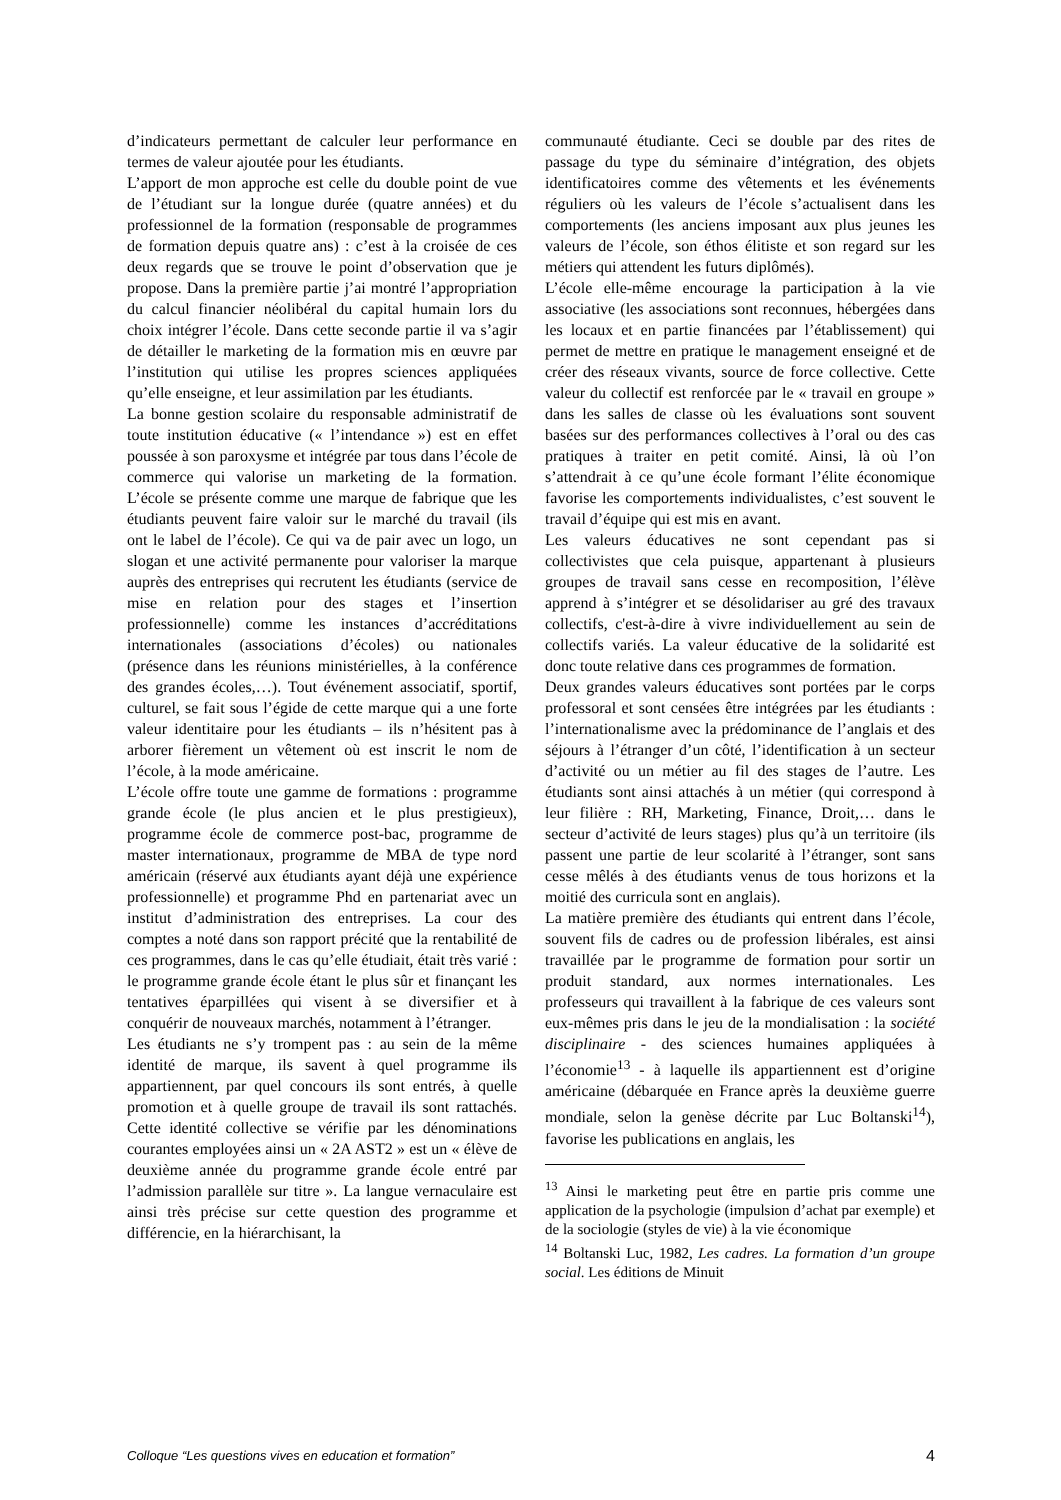d’indicateurs permettant de calculer leur performance en termes de valeur ajoutée pour les étudiants.
L’apport de mon approche est celle du double point de vue de l’étudiant sur la longue durée (quatre années) et du professionnel de la formation (responsable de programmes de formation depuis quatre ans) : c’est à la croisée de ces deux regards que se trouve le point d’observation que je propose. Dans la première partie j’ai montré l’appropriation du calcul financier néolibéral du capital humain lors du choix intégrer l’école. Dans cette seconde partie il va s’agir de détailler le marketing de la formation mis en œuvre par l’institution qui utilise les propres sciences appliquées qu’elle enseigne, et leur assimilation par les étudiants.
La bonne gestion scolaire du responsable administratif de toute institution éducative (« l’intendance ») est en effet poussée à son paroxysme et intégrée par tous dans l’école de commerce qui valorise un marketing de la formation. L’école se présente comme une marque de fabrique que les étudiants peuvent faire valoir sur le marché du travail (ils ont le label de l’école). Ce qui va de pair avec un logo, un slogan et une activité permanente pour valoriser la marque auprès des entreprises qui recrutent les étudiants (service de mise en relation pour des stages et l’insertion professionnelle) comme les instances d’accréditations internationales (associations d’écoles) ou nationales (présence dans les réunions ministérielles, à la conférence des grandes écoles,…). Tout événement associatif, sportif, culturel, se fait sous l’égide de cette marque qui a une forte valeur identitaire pour les étudiants – ils n’hésitent pas à arborer fièrement un vêtement où est inscrit le nom de l’école, à la mode américaine.
L’école offre toute une gamme de formations : programme grande école (le plus ancien et le plus prestigieux), programme école de commerce post-bac, programme de master internationaux, programme de MBA de type nord américain (réservé aux étudiants ayant déjà une expérience professionnelle) et programme Phd en partenariat avec un institut d’administration des entreprises. La cour des comptes a noté dans son rapport précité que la rentabilité de ces programmes, dans le cas qu’elle étudiait, était très varié : le programme grande école étant le plus sûr et finançant les tentatives éparpillées qui visent à se diversifier et à conquérir de nouveaux marchés, notamment à l’étranger.
Les étudiants ne s’y trompent pas : au sein de la même identité de marque, ils savent à quel programme ils appartiennent, par quel concours ils sont entrés, à quelle promotion et à quelle groupe de travail ils sont rattachés. Cette identité collective se vérifie par les dénominations courantes employées ainsi un « 2A AST2 » est un « élève de deuxième année du programme grande école entré par l’admission parallèle sur titre ». La langue vernaculaire est ainsi très précise sur cette question des programme et différencie, en la hiérarchisant, la
communauté étudiante. Ceci se double par des rites de passage du type du séminaire d’intégration, des objets identificatoires comme des vêtements et les événements réguliers où les valeurs de l’école s’actualisent dans les comportements (les anciens imposant aux plus jeunes les valeurs de l’école, son éthos élitiste et son regard sur les métiers qui attendent les futurs diplômés).
L’école elle-même encourage la participation à la vie associative (les associations sont reconnues, hébergées dans les locaux et en partie financées par l’établissement) qui permet de mettre en pratique le management enseigné et de créer des réseaux vivants, source de force collective. Cette valeur du collectif est renforcée par le « travail en groupe » dans les salles de classe où les évaluations sont souvent basées sur des performances collectives à l’oral ou des cas pratiques à traiter en petit comité. Ainsi, là où l’on s’attendrait à ce qu’une école formant l’élite économique favorise les comportements individualistes, c’est souvent le travail d’équipe qui est mis en avant.
Les valeurs éducatives ne sont cependant pas si collectivistes que cela puisque, appartenant à plusieurs groupes de travail sans cesse en recomposition, l’élève apprend à s’intégrer et se désolidariser au gré des travaux collectifs, c'est-à-dire à vivre individuellement au sein de collectifs variés. La valeur éducative de la solidarité est donc toute relative dans ces programmes de formation.
Deux grandes valeurs éducatives sont portées par le corps professoral et sont censées être intégrées par les étudiants : l’internationalisme avec la prédominance de l’anglais et des séjours à l’étranger d’un côté, l’identification à un secteur d’activité ou un métier au fil des stages de l’autre. Les étudiants sont ainsi attachés à un métier (qui correspond à leur filière : RH, Marketing, Finance, Droit,… dans le secteur d’activité de leurs stages) plus qu’à un territoire (ils passent une partie de leur scolarité à l’étranger, sont sans cesse mêlés à des étudiants venus de tous horizons et la moitié des curricula sont en anglais).
La matière première des étudiants qui entrent dans l’école, souvent fils de cadres ou de profession libérales, est ainsi travaillée par le programme de formation pour sortir un produit standard, aux normes internationales. Les professeurs qui travaillent à la fabrique de ces valeurs sont eux-mêmes pris dans le jeu de la mondialisation : la société disciplinaire - des sciences humaines appliquées à l’économie<sup>13</sup> - à laquelle ils appartiennent est d’origine américaine (débarquée en France après la deuxième guerre mondiale, selon la genèse décrite par Luc Boltanski<sup>14</sup>), favorise les publications en anglais, les
<sup>13</sup> Ainsi le marketing peut être en partie pris comme une application de la psychologie (impulsion d’achat par exemple) et de la sociologie (styles de vie) à la vie économique
<sup>14</sup> Boltanski Luc, 1982, Les cadres. La formation d’un groupe social. Les éditions de Minuit
Colloque “Les questions vives en education et formation” 4